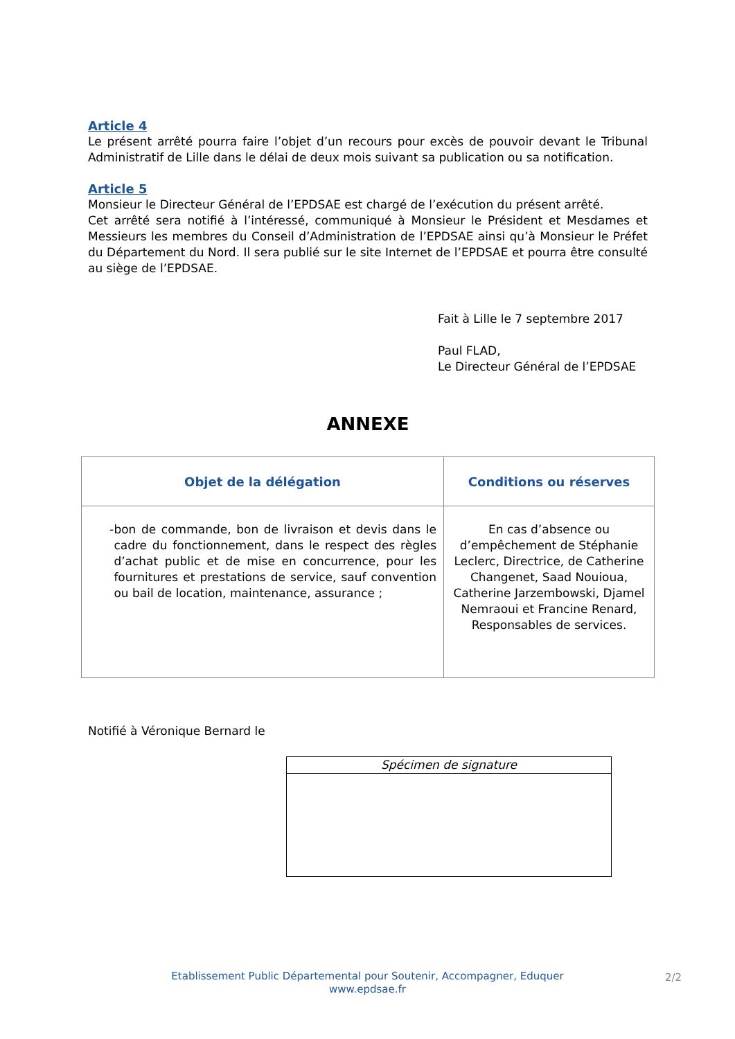Article 4
Le présent arrêté pourra faire l’objet d’un recours pour excès de pouvoir devant le Tribunal Administratif de Lille dans le délai de deux mois suivant sa publication ou sa notification.
Article 5
Monsieur le Directeur Général de l’EPDSAE est chargé de l’exécution du présent arrêté.
Cet arrêté sera notifié à l’intéressé, communiqué à Monsieur le Président et Mesdames et Messieurs les membres du Conseil d’Administration de l’EPDSAE ainsi qu’à Monsieur le Préfet du Département du Nord. Il sera publié sur le site Internet de l’EPDSAE et pourra être consulté au siège de l’EPDSAE.
Fait à Lille le 7 septembre 2017
Paul FLAD,
Le Directeur Général de l’EPDSAE
ANNEXE
| Objet de la délégation | Conditions ou réserves |
| --- | --- |
| - bon de commande, bon de livraison et devis dans le cadre du fonctionnement, dans le respect des règles d’achat public et de mise en concurrence, pour les fournitures et prestations de service, sauf convention ou bail de location, maintenance, assurance ; | En cas d’absence ou d’empêchement de Stéphanie Leclerc, Directrice, de Catherine Changenet, Saad Nouioua, Catherine Jarzembowski, Djamel Nemraoui et Francine Renard, Responsables de services. |
Notifié à Véronique Bernard le
Spécimen de signature
Etablissement Public Départemental pour Soutenir, Accompagner, Eduquer
www.epdsae.fr
2/2